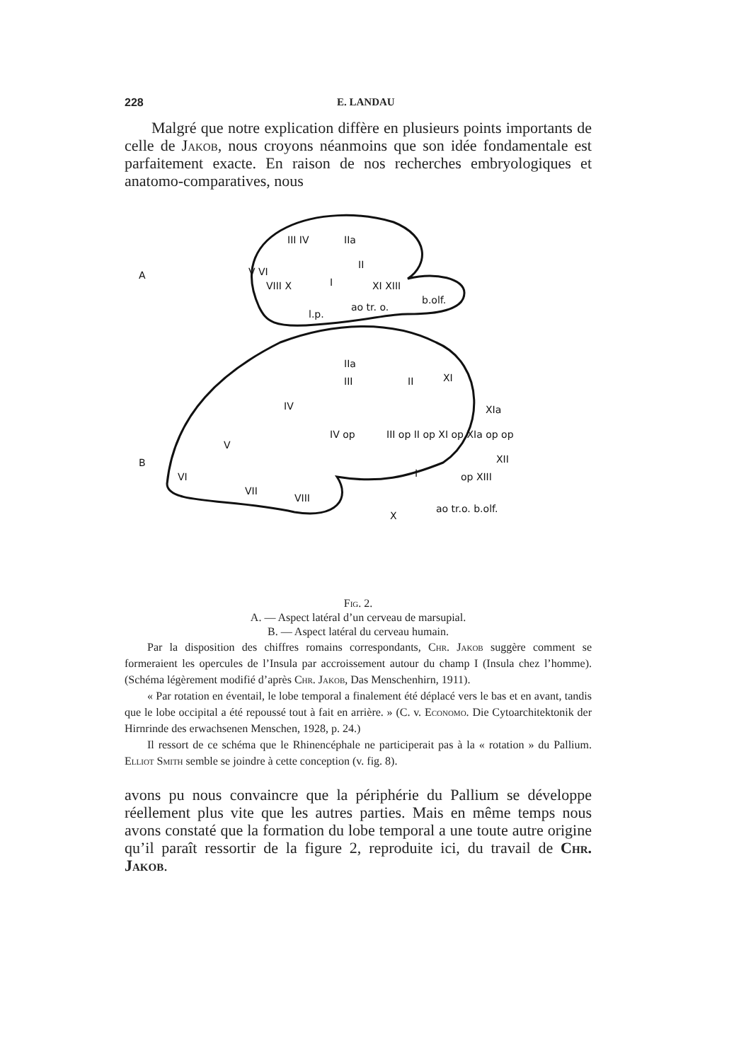228 E. LANDAU
Malgré que notre explication diffère en plusieurs points importants de celle de Jakob, nous croyons néanmoins que son idée fondamentale est parfaitement exacte. En raison de nos recherches embryologiques et anatomo-comparatives, nous
A
B
III IV
IIa
V VI
VIII X
II
I
XI XIII
l.p.
ao tr. o.
b.olf.
IIa
III
II
XI
IV
XIa
IV op
III op II op XI op XIa op op
V
VI
XII
I
op XIII
VII
VIII
X
ao tr.o. b.olf.
Fig. 2.
A. — Aspect latéral d’un cerveau de marsupial.
B. — Aspect latéral du cerveau humain.
Par la disposition des chiffres romains correspondants, Chr. Jakob suggère comment se formeraient les opercules de l’Insula par accroissement autour du champ I (Insula chez l’homme). (Schéma légèrement modifié d’après Chr. Jakob, Das Menschenhirn, 1911).
« Par rotation en éventail, le lobe temporal a finalement été déplacé vers le bas et en avant, tandis que le lobe occipital a été repoussé tout à fait en arrière. » (C. v. Economo. Die Cytoarchitektonik der Hirnrinde des erwachsenen Menschen, 1928, p. 24.)
Il ressort de ce schéma que le Rhinencéphale ne participerait pas à la « rotation » du Pallium. Elliot Smith semble se joindre à cette conception (v. fig. 8).
avons pu nous convaincre que la périphérie du Pallium se développe réellement plus vite que les autres parties. Mais en même temps nous avons constaté que la formation du lobe temporal a une toute autre origine qu’il paraît ressortir de la figure 2, reproduite ici, du travail de Chr. Jakob.